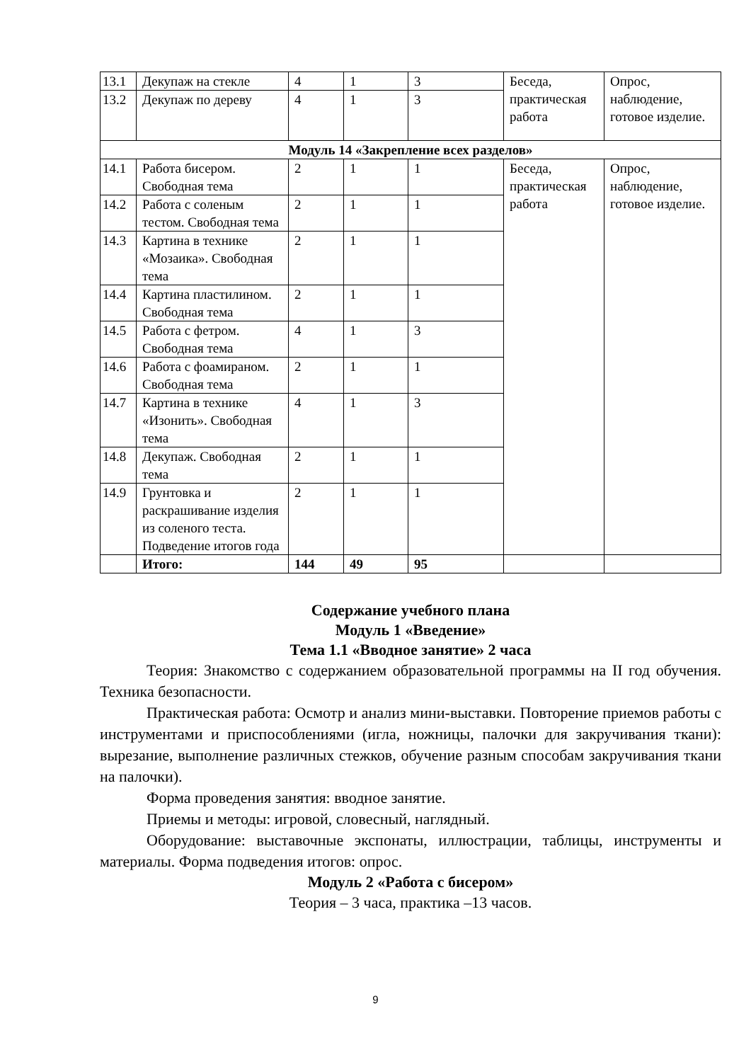| 13.1 | Декупаж на стекле | 4 | 1 | 3 | Беседа, практическая работа | Опрос, наблюдение, готовое изделие. |
| 13.2 | Декупаж по дереву | 4 | 1 | 3 | | |
| Модуль 14 «Закрепление всех разделов» | | | | | | |
| 14.1 | Работа бисером. Свободная тема | 2 | 1 | 1 | Беседа, практическая работа | Опрос, наблюдение, готовое изделие. |
| 14.2 | Работа с соленым тестом. Свободная тема | 2 | 1 | 1 | | |
| 14.3 | Картина в технике «Мозаика». Свободная тема | 2 | 1 | 1 | | |
| 14.4 | Картина пластилином. Свободная тема | 2 | 1 | 1 | | |
| 14.5 | Работа с фетром. Свободная тема | 4 | 1 | 3 | | |
| 14.6 | Работа с фоамираном. Свободная тема | 2 | 1 | 1 | | |
| 14.7 | Картина в технике «Изонить». Свободная тема | 4 | 1 | 3 | | |
| 14.8 | Декупаж. Свободная тема | 2 | 1 | 1 | | |
| 14.9 | Грунтовка и раскрашивание изделия из соленого теста. Подведение итогов года | 2 | 1 | 1 | | |
| | Итого: | 144 | 49 | 95 | | |
Содержание учебного плана
Модуль 1 «Введение»
Тема 1.1 «Вводное занятие» 2 часа
Теория: Знакомство с содержанием образовательной программы на II год обучения. Техника безопасности.
Практическая работа: Осмотр и анализ мини-выставки. Повторение приемов работы с инструментами и приспособлениями (игла, ножницы, палочки для закручивания ткани): вырезание, выполнение различных стежков, обучение разным способам закручивания ткани на палочки).
Форма проведения занятия: вводное занятие.
Приемы и методы: игровой, словесный, наглядный.
Оборудование: выставочные экспонаты, иллюстрации, таблицы, инструменты и материалы. Форма подведения итогов: опрос.
Модуль 2 «Работа с бисером»
Теория – 3 часа, практика –13 часов.
9